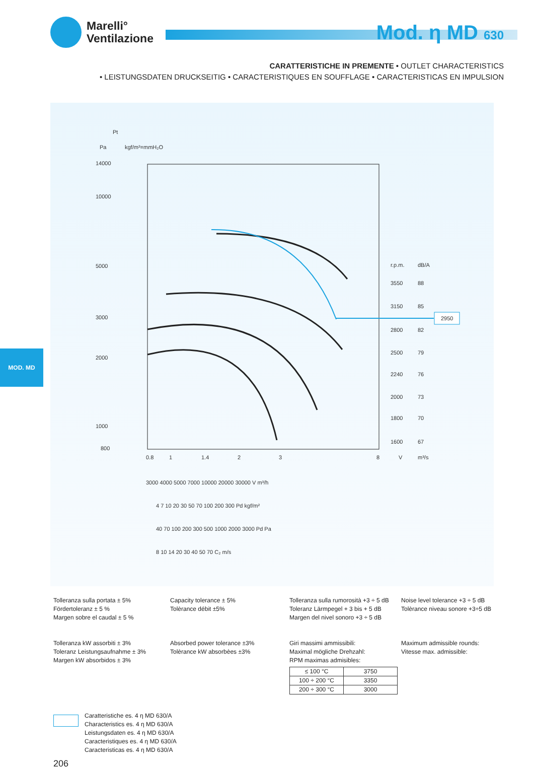Marelli°
Ventilazione
Mod. η MD 630
CARATTERISTICHE IN PREMENTE • OUTLET CHARACTERISTICS
• LEISTUNGSDATEN DRUCKSEITIG • CARACTERISTIQUES EN SOUFFLAGE • CARACTERISTICAS EN IMPULSION
Pt
Pa
kgf/m²=mmH₂O
14000
10000
5000
3000
2000
1000
800
0.8
1
1.4
2
3
8
V
m³/s
r.p.m.
dB/A
3550
88
3150
85
2800
82
2500
79
2240
76
2000
73
1800
70
1600
67
2950
3000 4000 5000 7000 10000 20000 30000 V m³/h
4 7 10 20 30 50 70 100 200 300 Pd kgf/m²
40 70 100 200 300 500 1000 2000 3000 Pd Pa
8 10 14 20 30 40 50 70 C₂ m/s
MOD. MD
Tolleranza sulla portata ± 5%
Fördertoleranz ± 5 %
Margen sobre el caudal ± 5 %
Capacity tolerance ± 5%
Tolèrance débit ±5%
Tolleranza sulla rumorosità +3 ÷ 5 dB
Toleranz Lärmpegel + 3 bis + 5 dB
Margen del nivel sonoro +3 ÷ 5 dB
Noise level tolerance +3 ÷ 5 dB
Tolèrance niveau sonore +3÷5 dB
Tolleranza kW assorbiti ± 3%
Toleranz Leistungsaufnahme ± 3%
Margen kW absorbidos ± 3%
Absorbed power tolerance ±3%
Tolèrance kW absorbèes ±3%
Giri massimi ammissibili:
Maximal mögliche Drehzahl:
RPM maximas admisibles:
| ≤ 100 °C | 3750 |
| 100 ÷ 200 °C | 3350 |
| 200 ÷ 300 °C | 3000 |
Maximum admissible rounds:
Vitesse max. admissible:
Caratteristiche es. 4 η MD 630/A
Characteristics es. 4 η MD 630/A
Leistungsdaten es. 4 η MD 630/A
Caracteristiques es. 4 η MD 630/A
Caracteristicas es. 4 η MD 630/A
206